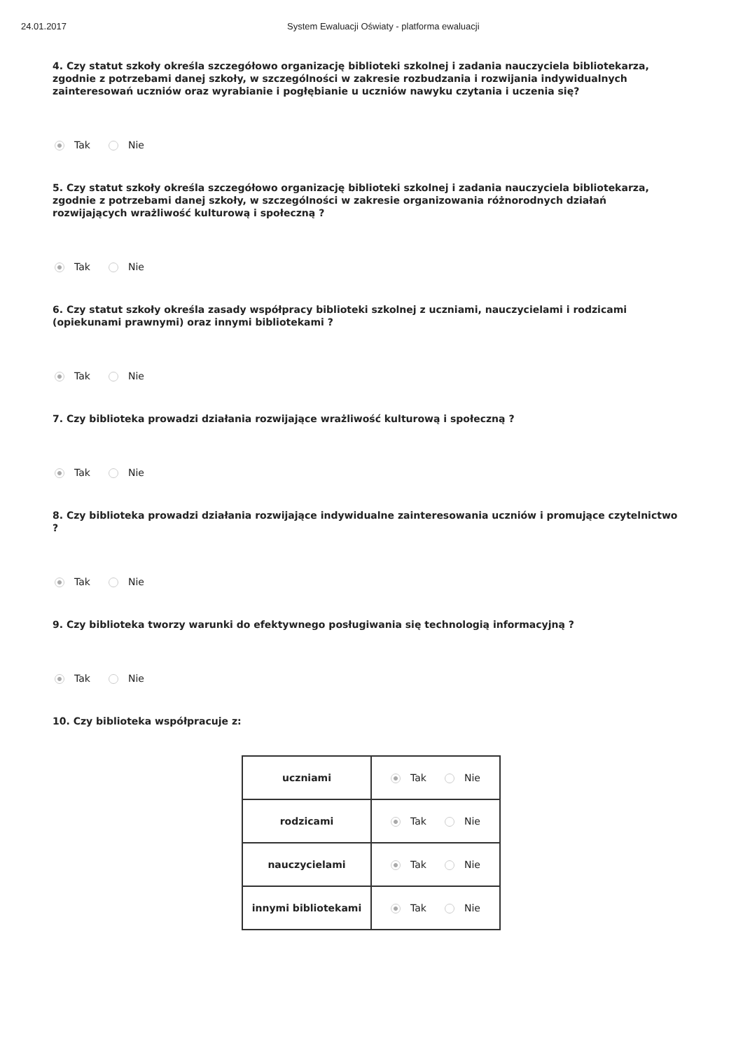24.01.2017 System Ewaluacji Oświaty - platforma ewaluacji
4. Czy statut szkoły określa szczegółowo organizację biblioteki szkolnej i zadania nauczyciela bibliotekarza, zgodnie z potrzebami danej szkoły, w szczególności w zakresie rozbudzania i rozwijania indywidualnych zainteresowań uczniów oraz wyrabianie i pogłębianie u uczniów nawyku czytania i uczenia się?
Tak Nie
5. Czy statut szkoły określa szczegółowo organizację biblioteki szkolnej i zadania nauczyciela bibliotekarza, zgodnie z potrzebami danej szkoły, w szczególności w zakresie organizowania różnorodnych działań rozwijających wrażliwość kulturową i społeczną ?
Tak Nie
6. Czy statut szkoły określa zasady współpracy biblioteki szkolnej z uczniami, nauczycielami i rodzicami (opiekunami prawnymi) oraz innymi bibliotekami ?
Tak Nie
7. Czy biblioteka prowadzi działania rozwijające wrażliwość kulturową i społeczną ?
Tak Nie
8. Czy biblioteka prowadzi działania rozwijające indywidualne zainteresowania uczniów i promujące czytelnictwo ?
Tak Nie
9. Czy biblioteka tworzy warunki do efektywnego posługiwania się technologią informacyjną ?
Tak Nie
10. Czy biblioteka współpracuje z:
| uczniami | Tak Nie |
| rodzicami | Tak Nie |
| nauczycielami | Tak Nie |
| innymi bibliotekami | Tak Nie |